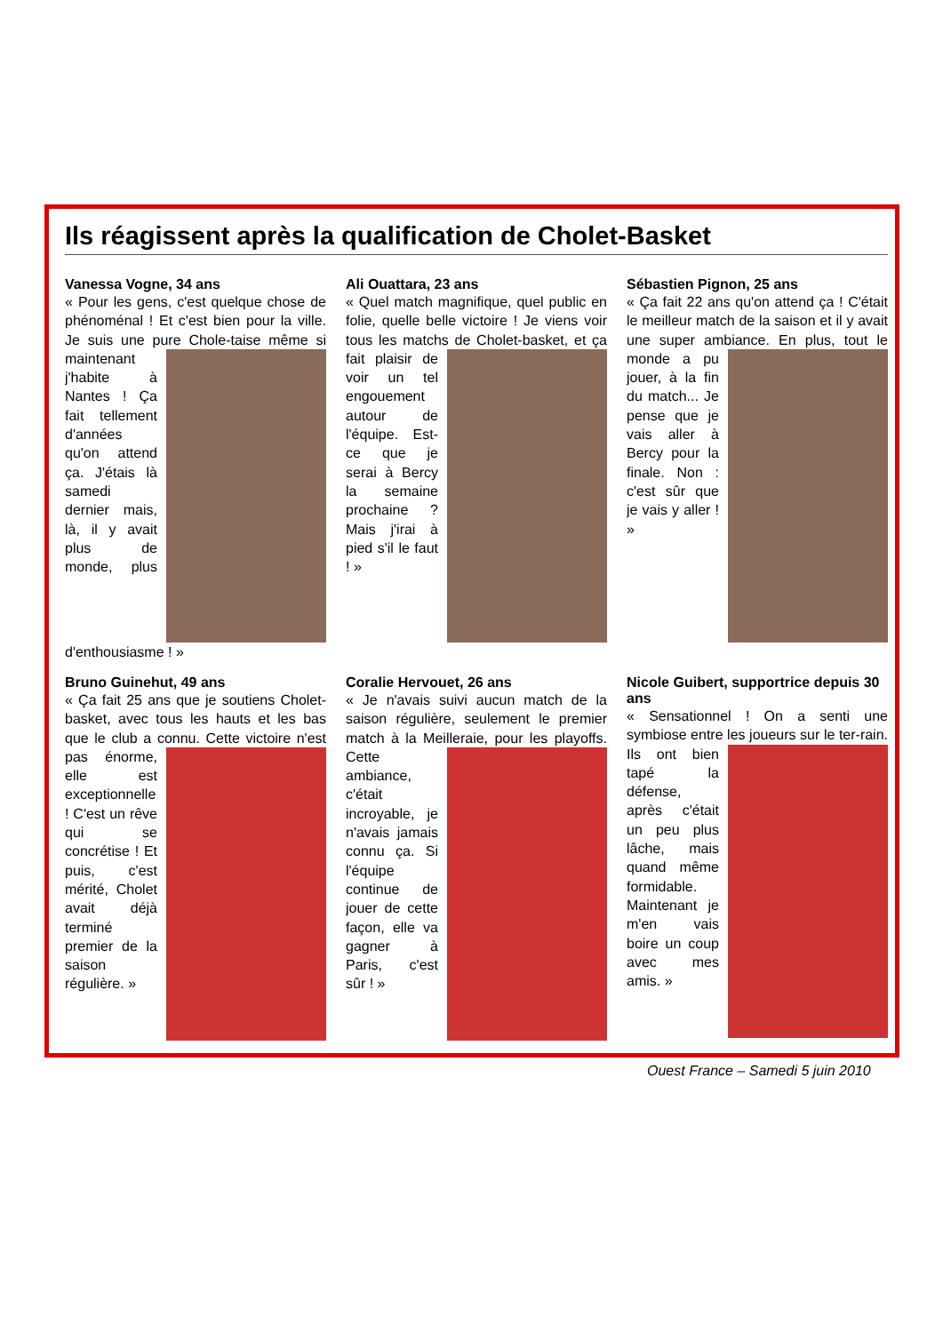Ils réagissent après la qualification de Cholet-Basket
Vanessa Vogne, 34 ans
« Pour les gens, c'est quelque chose de phénoménal ! Et c'est bien pour la ville. Je suis une pure Chole- taise même si maintenant j'habite à Nantes ! Ça fait tellement d'années qu'on attend ça. J'étais là samedi dernier mais, là, il y avait plus de monde, plus d'enthousiasme ! »
Ali Ouattara, 23 ans
« Quel match magnifique, quel public en folie, quelle belle victoire ! Je viens voir tous les matchs de Cholet- basket, et ça fait plaisir de voir un tel engouement autour de l'équipe. Est-ce que je serai à Bercy la semaine prochaine ? Mais j'irai à pied s'il le faut ! »
Sébastien Pignon, 25 ans
« Ça fait 22 ans qu'on attend ça ! C'était le meilleur match de la saison et il y avait une super ambiance. En plus, tout le monde a pu jouer, à la fin du match... Je pense que je vais aller à Bercy pour la finale. Non : c'est sûr que je vais y aller ! »
Bruno Guinehut, 49 ans
« Ça fait 25 ans que je soutiens Cholet-basket, avec tous les hauts et les bas que le club a connu. Cette victoire n'est pas énorme, elle est exceptionnelle ! C'est un rêve qui se concrétise ! Et puis, c'est mérité, Cholet avait déjà terminé premier de la saison régulière. »
Coralie Hervouet, 26 ans
« Je n'avais suivi aucun match de la saison régulière, seulement le premier match à la Meilleraie, pour les playoffs. Cette ambiance, c'était incroyable, je n'avais jamais connu ça. Si l'équipe continue de jouer de cette façon, elle va gagner à Paris, c'est sûr ! »
Nicole Guibert, supportrice depuis 30 ans
« Sensationnel ! On a senti une symbiose entre les joueurs sur le ter- rain. Ils ont bien tapé la défense, après c'était un peu plus lâche, mais quand même formidable. Maintenant je m'en vais boire un coup avec mes amis. »
Ouest France – Samedi 5 juin 2010